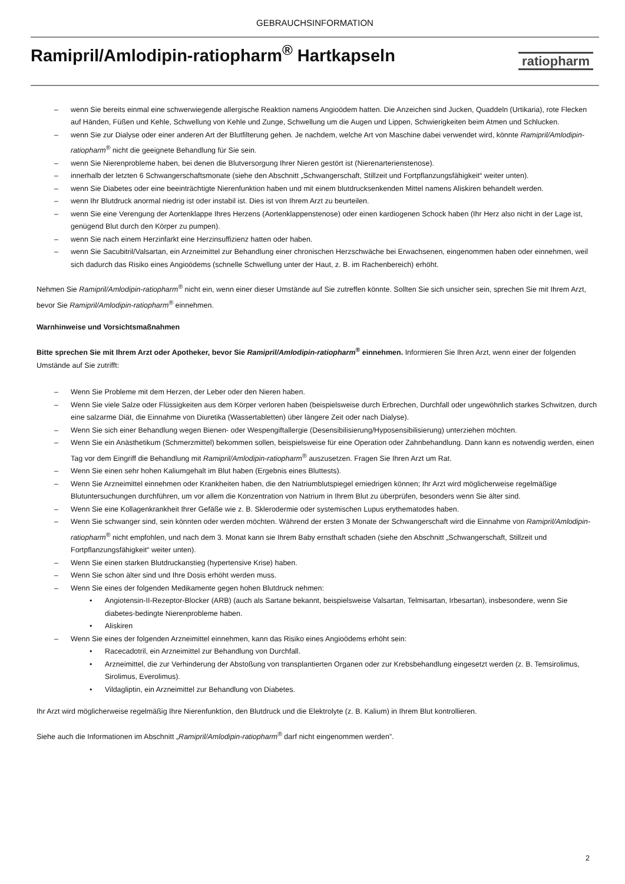GEBRAUCHSINFORMATION
Ramipril/Amlodipin-ratiopharm<sup>®</sup> Hartkapseln
ratiopharm
– wenn Sie bereits einmal eine schwerwiegende allergische Reaktion namens Angioödem hatten. Die Anzeichen sind Jucken, Quaddeln (Urtikaria), rote Flecken auf Händen, Füßen und Kehle, Schwellung von Kehle und Zunge, Schwellung um die Augen und Lippen, Schwierigkeiten beim Atmen und Schlucken.
– wenn Sie zur Dialyse oder einer anderen Art der Blutfilterung gehen. Je nachdem, welche Art von Maschine dabei verwendet wird, könnte Ramipril/Amlodipin-ratiopharm<sup>®</sup> nicht die geeignete Behandlung für Sie sein.
– wenn Sie Nierenprobleme haben, bei denen die Blutversorgung Ihrer Nieren gestört ist (Nierenarterienstenose).
– innerhalb der letzten 6 Schwangerschaftsmonate (siehe den Abschnitt „Schwangerschaft, Stillzeit und Fortpflanzungsfähigkeit“ weiter unten).
– wenn Sie Diabetes oder eine beeinträchtigte Nierenfunktion haben und mit einem blutdrucksenkenden Mittel namens Aliskiren behandelt werden.
– wenn Ihr Blutdruck anormal niedrig ist oder instabil ist. Dies ist von Ihrem Arzt zu beurteilen.
– wenn Sie eine Verengung der Aortenklappe Ihres Herzens (Aortenklappenstenose) oder einen kardiogenen Schock haben (Ihr Herz also nicht in der Lage ist, genügend Blut durch den Körper zu pumpen).
– wenn Sie nach einem Herzinfarkt eine Herzinsuffizienz hatten oder haben.
– wenn Sie Sacubitril/Valsartan, ein Arzneimittel zur Behandlung einer chronischen Herzschwäche bei Erwachsenen, eingenommen haben oder einnehmen, weil sich dadurch das Risiko eines Angioödems (schnelle Schwellung unter der Haut, z. B. im Rachenbereich) erhöht.
Nehmen Sie Ramipril/Amlodipin-ratiopharm<sup>®</sup> nicht ein, wenn einer dieser Umstände auf Sie zutreffen könnte. Sollten Sie sich unsicher sein, sprechen Sie mit Ihrem Arzt, bevor Sie Ramipril/Amlodipin-ratiopharm<sup>®</sup> einnehmen.
Warnhinweise und Vorsichtsmaßnahmen
Bitte sprechen Sie mit Ihrem Arzt oder Apotheker, bevor Sie Ramipril/Amlodipin-ratiopharm<sup>®</sup> einnehmen. Informieren Sie Ihren Arzt, wenn einer der folgenden Umstände auf Sie zutrifft:
– Wenn Sie Probleme mit dem Herzen, der Leber oder den Nieren haben.
– Wenn Sie viele Salze oder Flüssigkeiten aus dem Körper verloren haben (beispielsweise durch Erbrechen, Durchfall oder ungewöhnlich starkes Schwitzen, durch eine salzarme Diät, die Einnahme von Diuretika (Wassertabletten) über längere Zeit oder nach Dialyse).
– Wenn Sie sich einer Behandlung wegen Bienen- oder Wespengiftallergie (Desensibilisierung/Hyposensibilisierung) unterziehen möchten.
– Wenn Sie ein Anästhetikum (Schmerzmittel) bekommen sollen, beispielsweise für eine Operation oder Zahnbehandlung. Dann kann es notwendig werden, einen Tag vor dem Eingriff die Behandlung mit Ramipril/Amlodipin-ratiopharm<sup>®</sup> auszusetzen. Fragen Sie Ihren Arzt um Rat.
– Wenn Sie einen sehr hohen Kaliumgehalt im Blut haben (Ergebnis eines Bluttests).
– Wenn Sie Arzneimittel einnehmen oder Krankheiten haben, die den Natriumblutspiegel erniedrigen können; Ihr Arzt wird möglicherweise regelmäßige Blutuntersuchungen durchführen, um vor allem die Konzentration von Natrium in Ihrem Blut zu überprüfen, besonders wenn Sie älter sind.
– Wenn Sie eine Kollagenkrankheit Ihrer Gefäße wie z. B. Sklerodermie oder systemischen Lupus erythematodes haben.
– Wenn Sie schwanger sind, sein könnten oder werden möchten. Während der ersten 3 Monate der Schwangerschaft wird die Einnahme von Ramipril/Amlodipin-ratiopharm<sup>®</sup> nicht empfohlen, und nach dem 3. Monat kann sie Ihrem Baby ernsthaft schaden (siehe den Abschnitt „Schwangerschaft, Stillzeit und Fortpflanzungsfähigkeit“ weiter unten).
– Wenn Sie einen starken Blutdruckanstieg (hypertensive Krise) haben.
– Wenn Sie schon älter sind und Ihre Dosis erhöht werden muss.
– Wenn Sie eines der folgenden Medikamente gegen hohen Blutdruck nehmen:
• Angiotensin-II-Rezeptor-Blocker (ARB) (auch als Sartane bekannt, beispielsweise Valsartan, Telmisartan, Irbesartan), insbesondere, wenn Sie diabetes-bedingte Nierenprobleme haben.
• Aliskiren
– Wenn Sie eines der folgenden Arzneimittel einnehmen, kann das Risiko eines Angioödems erhöht sein:
• Racecadotril, ein Arzneimittel zur Behandlung von Durchfall.
• Arzneimittel, die zur Verhinderung der Abstoßung von transplantierten Organen oder zur Krebsbehandlung eingesetzt werden (z. B. Temsirolimus, Sirolimus, Everolimus).
• Vildagliptin, ein Arzneimittel zur Behandlung von Diabetes.
Ihr Arzt wird möglicherweise regelmäßig Ihre Nierenfunktion, den Blutdruck und die Elektrolyte (z. B. Kalium) in Ihrem Blut kontrollieren.
Siehe auch die Informationen im Abschnitt „Ramipril/Amlodipin-ratiopharm<sup>®</sup> darf nicht eingenommen werden”.
2